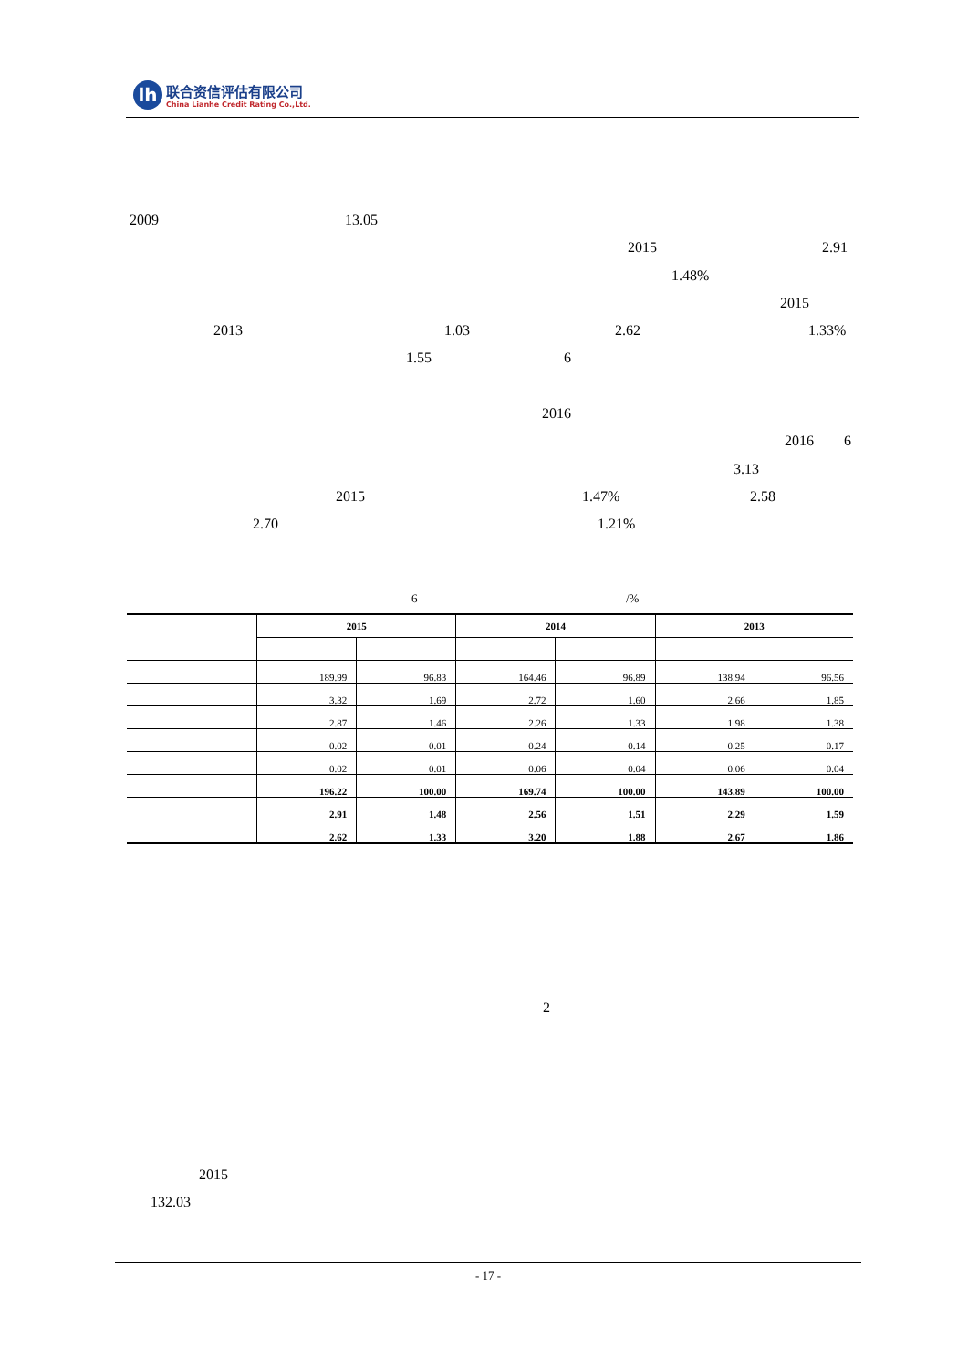lh
联合资信评估有限公司
China Lianhe Credit Rating Co.,Ltd.
2009 13.05 2015 2.91
1.48% 2015
2013 1.03 2.62 1.33%
1.55 6
2016 2016 6
3.13
2015 1.47% 2.58
2.70 1.21%
6 /%
| | 2015 | | 2014 | | 2013 | |
| --- | --- | --- | --- | --- | --- | --- |
| | 189.99 | 96.83 | 164.46 | 96.89 | 138.94 | 96.56 |
| | 3.32 | 1.69 | 2.72 | 1.60 | 2.66 | 1.85 |
| | 2.87 | 1.46 | 2.26 | 1.33 | 1.98 | 1.38 |
| | 0.02 | 0.01 | 0.24 | 0.14 | 0.25 | 0.17 |
| | 0.02 | 0.01 | 0.06 | 0.04 | 0.06 | 0.04 |
| | 196.22 | 100.00 | 169.74 | 100.00 | 143.89 | 100.00 |
| | 2.91 | 1.48 | 2.56 | 1.51 | 2.29 | 1.59 |
| | 2.62 | 1.33 | 3.20 | 1.88 | 2.67 | 1.86 |
2
2015
132.03
- 17 -